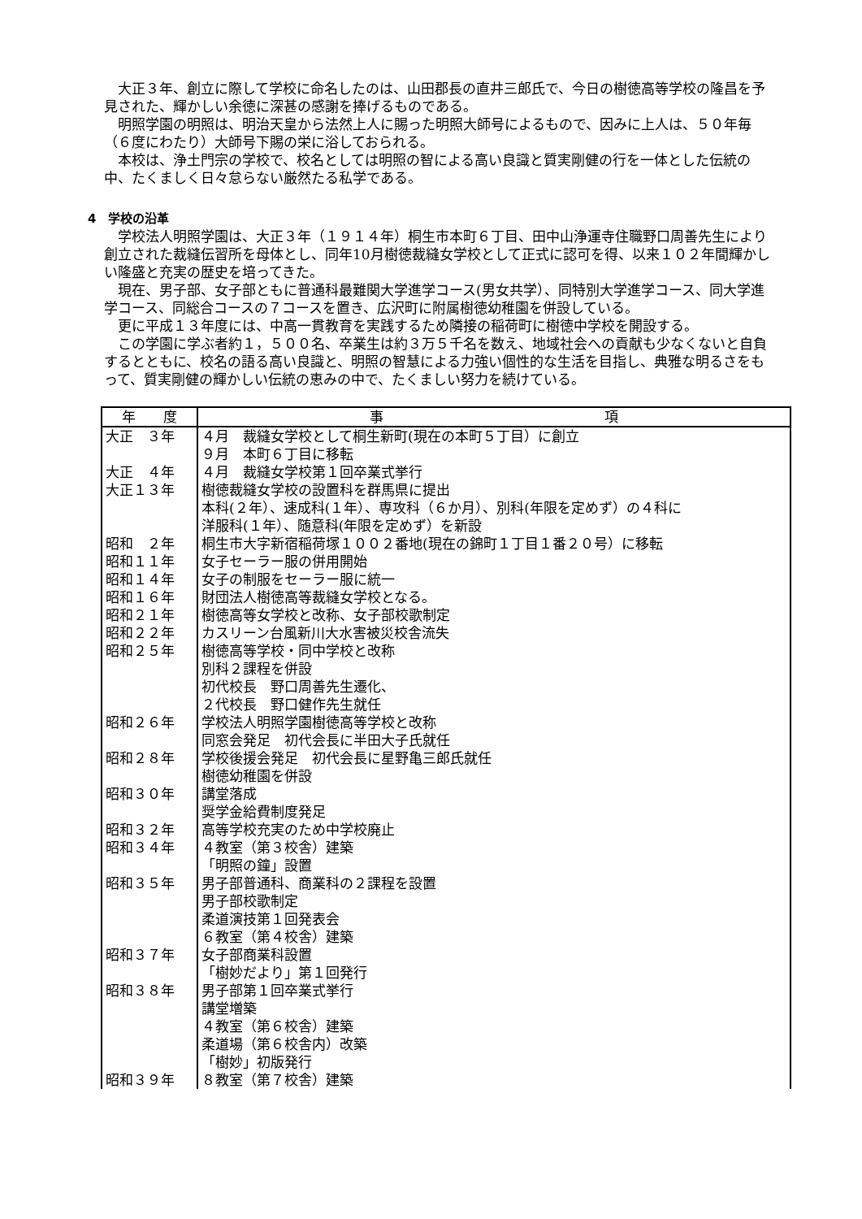大正３年、創立に際して学校に命名したのは、山田郡長の直井三郎氏で、今日の樹徳高等学校の隆昌を予見された、輝かしい余徳に深甚の感謝を捧げるものである。
明照学園の明照は、明治天皇から法然上人に賜った明照大師号によるもので、因みに上人は、５０年毎（６度にわたり）大師号下賜の栄に浴しておられる。
本校は、浄土門宗の学校で、校名としては明照の智による高い良識と質実剛健の行を一体とした伝統の中、たくましく日々怠らない厳然たる私学である。
4　学校の沿革
学校法人明照学園は、大正３年（１９１４年）桐生市本町６丁目、田中山浄運寺住職野口周善先生により創立された裁縫伝習所を母体とし、同年10月樹徳裁縫女学校として正式に認可を得、以来１０２年間輝かしい隆盛と充実の歴史を培ってきた。
現在、男子部、女子部ともに普通科最難関大学進学コース(男女共学）、同特別大学進学コース、同大学進学コース、同総合コースの７コースを置き、広沢町に附属樹徳幼稚園を併設している。
更に平成１３年度には、中高一貫教育を実践するため隣接の稲荷町に樹徳中学校を開設する。
この学園に学ぶ者約１，５００名、卒業生は約３万５千名を数え、地域社会への貢献も少なくないと自負するとともに、校名の語る高い良識と、明照の智慧による力強い個性的な生活を目指し、典雅な明るさをもって、質実剛健の輝かしい伝統の恵みの中で、たくましい努力を続けている。
| 年 度 | 事 項 |
| --- | --- |
| 大正 ３年 | ４月 裁縫女学校として桐生新町(現在の本町５丁目）に創立 ９月 本町６丁目に移転 |
| 大正 ４年 | ４月 裁縫女学校第１回卒業式挙行 |
| 大正１３年 | 樹徳裁縫女学校の設置科を群馬県に提出 本科(２年）、速成科(１年）、専攻科（６か月）、別科(年限を定めず）の４科に 洋服科(１年）、随意科(年限を定めず）を新設 |
| 昭和 ２年 | 桐生市大字新宿稲荷塚１００２番地(現在の錦町１丁目１番２０号）に移転 |
| 昭和１１年 | 女子セーラー服の併用開始 |
| 昭和１４年 | 女子の制服をセーラー服に統一 |
| 昭和１６年 | 財団法人樹徳高等裁縫女学校となる。 |
| 昭和２１年 | 樹徳高等女学校と改称、女子部校歌制定 |
| 昭和２２年 | カスリーン台風新川大水害被災校舎流失 |
| 昭和２５年 | 樹徳高等学校・同中学校と改称 別科２課程を併設 初代校長 野口周善先生遷化、 ２代校長 野口健作先生就任 |
| 昭和２６年 | 学校法人明照学園樹徳高等学校と改称 同窓会発足 初代会長に半田大子氏就任 |
| 昭和２８年 | 学校後援会発足 初代会長に星野亀三郎氏就任 樹徳幼稚園を併設 |
| 昭和３０年 | 講堂落成 奨学金給費制度発足 |
| 昭和３２年 | 高等学校充実のため中学校廃止 |
| 昭和３４年 | ４教室（第３校舎）建築 「明照の鐘」設置 |
| 昭和３５年 | 男子部普通科、商業科の２課程を設置 男子部校歌制定 柔道演技第１回発表会 ６教室（第４校舎）建築 |
| 昭和３７年 | 女子部商業科設置 「樹妙だより」第１回発行 |
| 昭和３８年 | 男子部第１回卒業式挙行 講堂増築 ４教室（第６校舎）建築 柔道場（第６校舎内）改築 「樹妙」初版発行 |
| 昭和３９年 | ８教室（第７校舎）建築 |